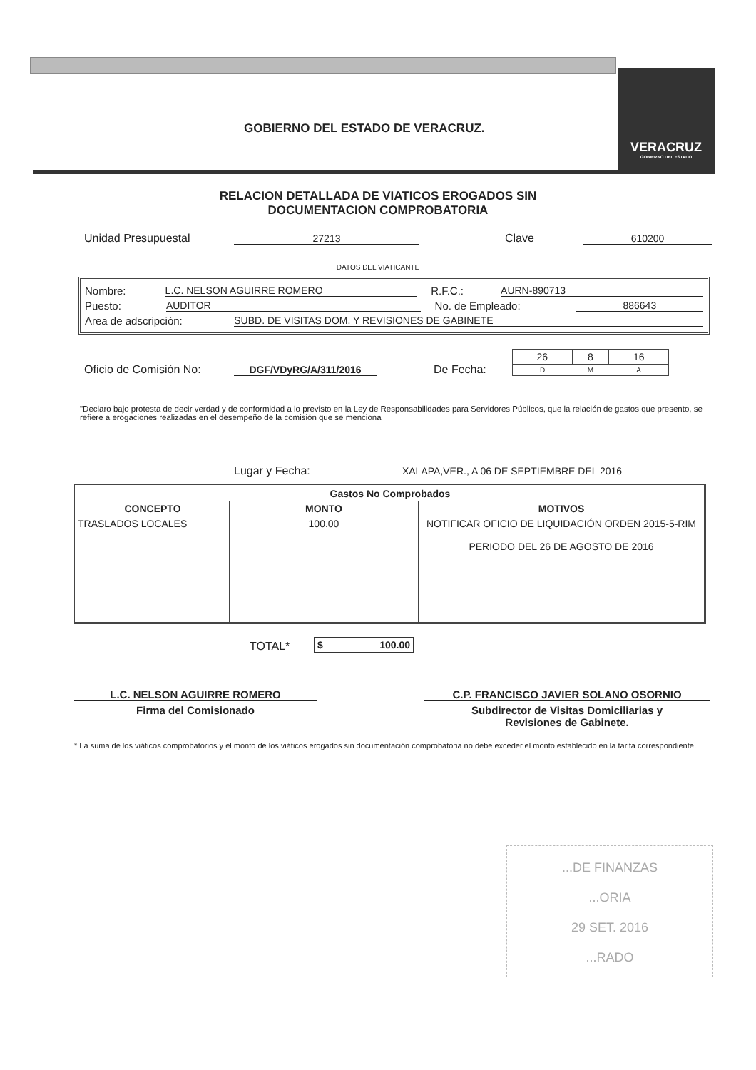GOBIERNO DEL ESTADO DE VERACRUZ.
VERACRUZ
GOBIERNO DEL ESTADO
RELACION DETALLADA DE VIATICOS EROGADOS SIN
DOCUMENTACION COMPROBATORIA
Unidad Presupuestal 27213 Clave 610200
DATOS DEL VIATICANTE
Nombre: L.C. NELSON AGUIRRE ROMERO R.F.C.: AURN-890713
Puesto: AUDITOR No. de Empleado: 886643
Area de adscripción: SUBD. DE VISITAS DOM. Y REVISIONES DE GABINETE
Oficio de Comisión No: DGF/VDyRG/A/311/2016 De Fecha:
| 26 | 8 | 16 |
| D | M | A |
"Declaro bajo protesta de decir verdad y de conformidad a lo previsto en la Ley de Responsabilidades para Servidores Públicos, que la relación de gastos que presento, se refiere a erogaciones realizadas en el desempeño de la comisión que se menciona
Lugar y Fecha: XALAPA,VER., A 06 DE SEPTIEMBRE DEL 2016
| Gastos No Comprobados | | |
| --- | --- | --- |
| CONCEPTO | MONTO | MOTIVOS |
| TRASLADOS LOCALES | 100.00 | NOTIFICAR OFICIO DE LIQUIDACIÓN ORDEN 2015-5-RIM PERIODO DEL 26 DE AGOSTO DE 2016 |
TOTAL* $ 100.00
L.C. NELSON AGUIRRE ROMERO C.P. FRANCISCO JAVIER SOLANO OSORNIO
Firma del Comisionado Subdirector de Visitas Domiciliarias y
Revisiones de Gabinete.
* La suma de los viáticos comprobatorios y el monto de los viáticos erogados sin documentación comprobatoria no debe exceder el monto establecido en la tarifa correspondiente.
...DE FINANZAS
...ORIA
29 SET. 2016
...RADO